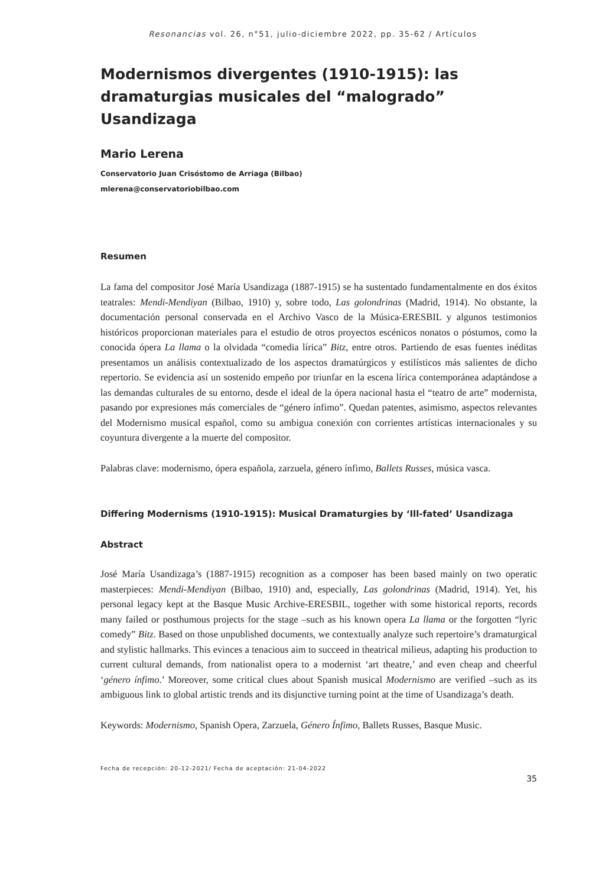Resonancias vol. 26, n°51, julio-diciembre 2022, pp. 35-62 / Artículos
Modernismos divergentes (1910-1915): las dramaturgias musicales del “malogrado” Usandizaga
Mario Lerena
Conservatorio Juan Crisóstomo de Arriaga (Bilbao)
mlerena@conservatoriobilbao.com
Resumen
La fama del compositor José María Usandizaga (1887-1915) se ha sustentado fundamentalmente en dos éxitos teatrales: Mendi-Mendiyan (Bilbao, 1910) y, sobre todo, Las golondrinas (Madrid, 1914). No obstante, la documentación personal conservada en el Archivo Vasco de la Música-ERESBIL y algunos testimonios históricos proporcionan materiales para el estudio de otros proyectos escénicos nonatos o póstumos, como la conocida ópera La llama o la olvidada “comedia lírica” Bitz, entre otros. Partiendo de esas fuentes inéditas presentamos un análisis contextualizado de los aspectos dramatúrgicos y estilísticos más salientes de dicho repertorio. Se evidencia así un sostenido empeño por triunfar en la escena lírica contemporánea adaptándose a las demandas culturales de su entorno, desde el ideal de la ópera nacional hasta el “teatro de arte” modernista, pasando por expresiones más comerciales de “género ínfimo”. Quedan patentes, asimismo, aspectos relevantes del Modernismo musical español, como su ambigua conexión con corrientes artísticas internacionales y su coyuntura divergente a la muerte del compositor.
Palabras clave: modernismo, ópera española, zarzuela, género ínfimo, Ballets Russes, música vasca.
Differing Modernisms (1910-1915): Musical Dramaturgies by ‘Ill-fated’ Usandizaga
Abstract
José María Usandizaga’s (1887-1915) recognition as a composer has been based mainly on two operatic masterpieces: Mendi-Mendiyan (Bilbao, 1910) and, especially, Las golondrinas (Madrid, 1914). Yet, his personal legacy kept at the Basque Music Archive-ERESBIL, together with some historical reports, records many failed or posthumous projects for the stage –such as his known opera La llama or the forgotten “lyric comedy” Bitz. Based on those unpublished documents, we contextually analyze such repertoire’s dramaturgical and stylistic hallmarks. This evinces a tenacious aim to succeed in theatrical milieus, adapting his production to current cultural demands, from nationalist opera to a modernist ‘art theatre,’ and even cheap and cheerful ‘género ínfimo.’ Moreover, some critical clues about Spanish musical Modernismo are verified –such as its ambiguous link to global artistic trends and its disjunctive turning point at the time of Usandizaga’s death.
Keywords: Modernismo, Spanish Opera, Zarzuela, Género Ínfimo, Ballets Russes, Basque Music.
Fecha de recepción: 20-12-2021/ Fecha de aceptación: 21-04-2022
35